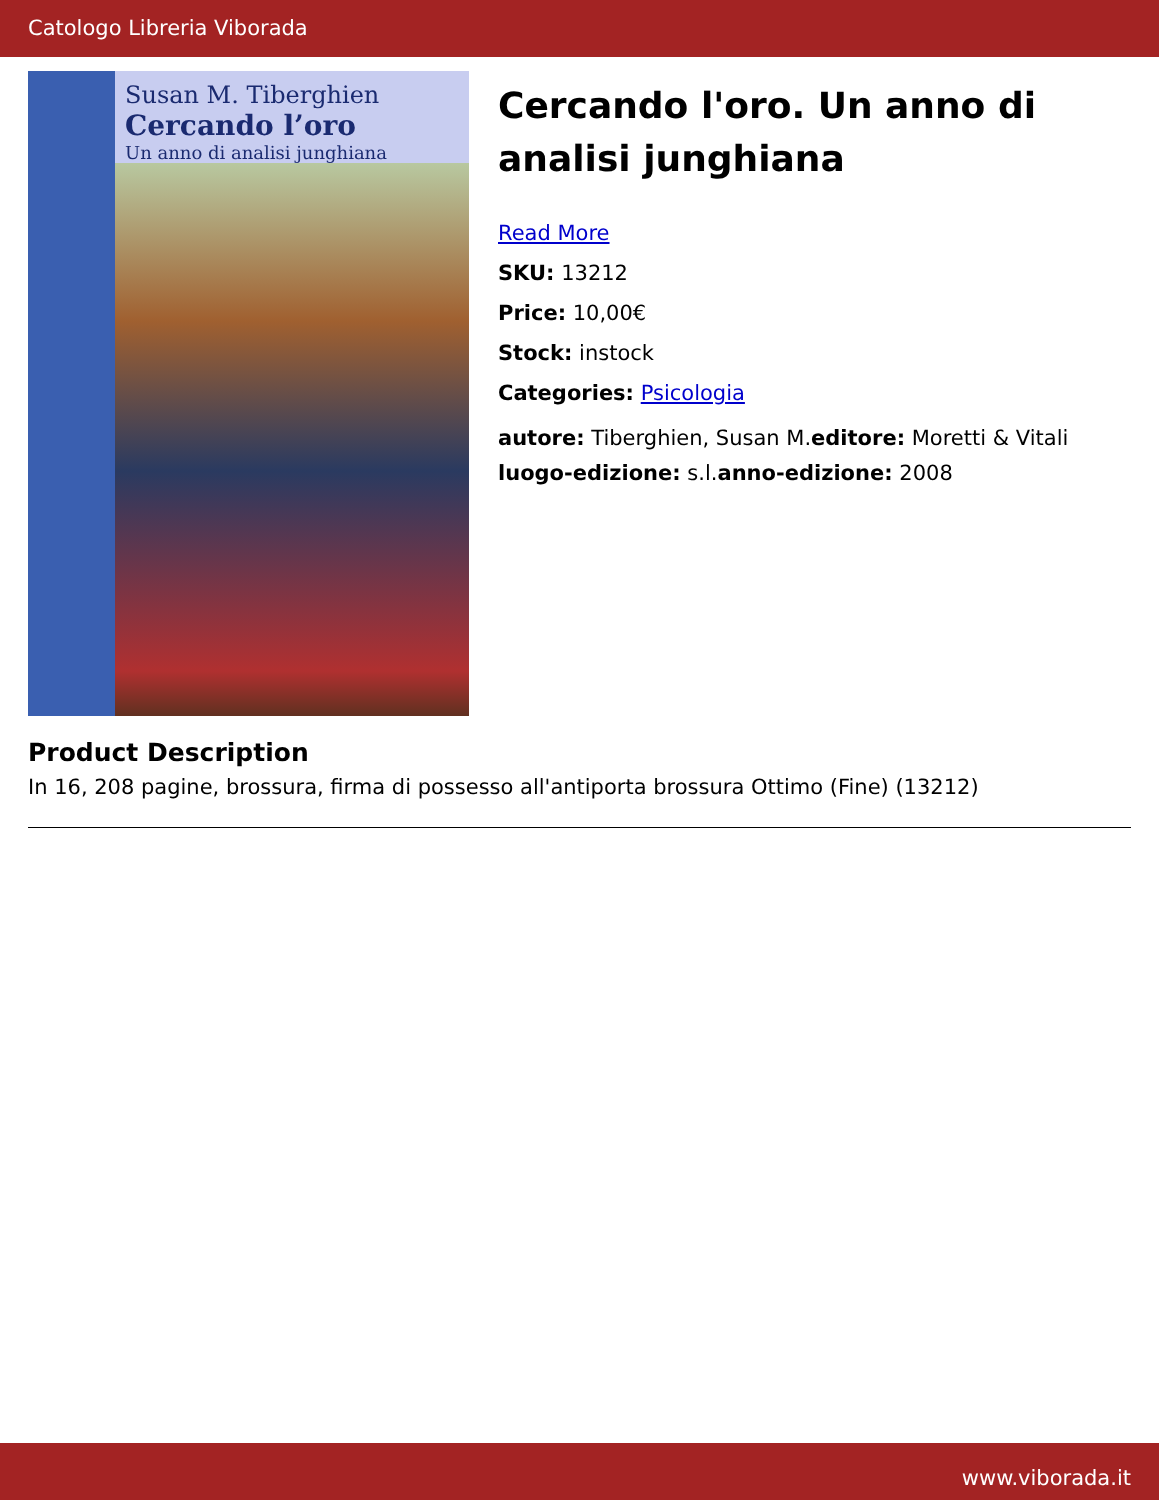Catologo Libreria Viborada
Susan M. Tiberghien
Cercando l’oro
Un anno di analisi junghiana
Cercando l'oro. Un anno di analisi junghiana
Read More
SKU: 13212
Price: 10,00€
Stock: instock
Categories: Psicologia
autore: Tiberghien, Susan M.editore: Moretti & Vitali luogo-edizione: s.l.anno-edizione: 2008
Product Description
In 16, 208 pagine, brossura, firma di possesso all'antiporta brossura Ottimo (Fine) (13212)
www.viborada.it